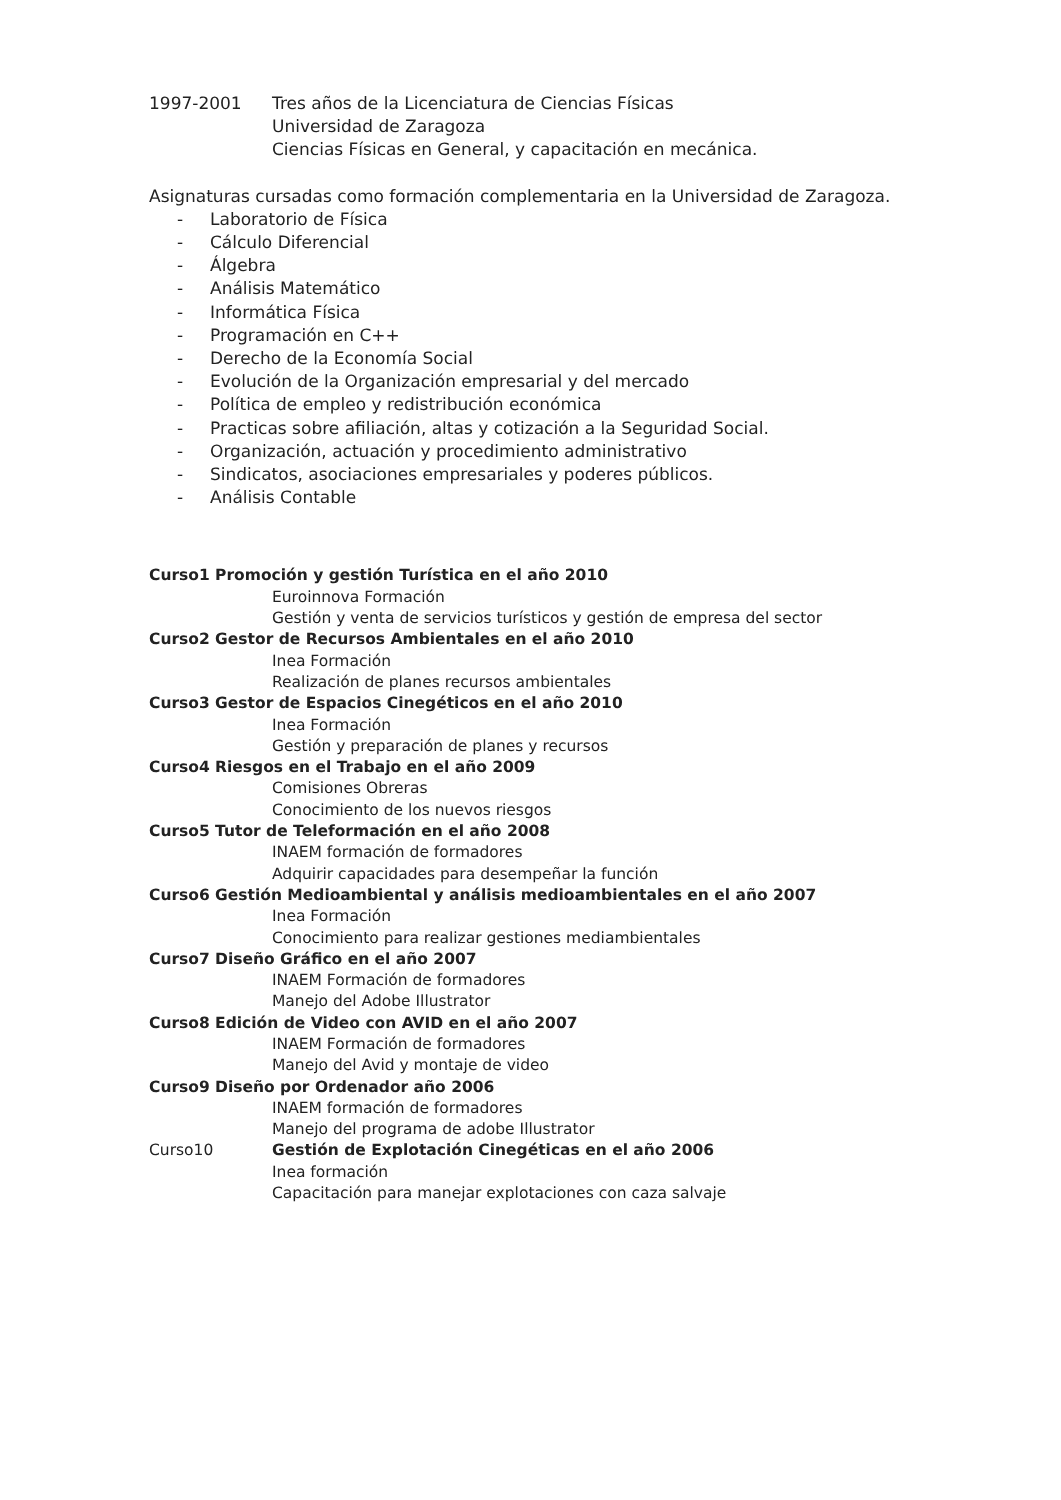1997-2001 Tres años de la Licenciatura de Ciencias Físicas
Universidad de Zaragoza
Ciencias Físicas en General, y capacitación en mecánica.
Asignaturas cursadas como formación complementaria en la Universidad de Zaragoza.
- Laboratorio de Física
- Cálculo Diferencial
- Álgebra
- Análisis Matemático
- Informática Física
- Programación en C++
- Derecho de la Economía Social
- Evolución de la Organización empresarial y del mercado
- Política de empleo y redistribución económica
- Practicas sobre afiliación, altas y cotización a la Seguridad Social.
- Organización, actuación y procedimiento administrativo
- Sindicatos, asociaciones empresariales y poderes públicos.
- Análisis Contable
Curso1 Promoción y gestión Turística en el año 2010
Euroinnova Formación
Gestión y venta de servicios turísticos y gestión de empresa del sector
Curso2 Gestor de Recursos Ambientales en el año 2010
Inea Formación
Realización de planes recursos ambientales
Curso3 Gestor de Espacios Cinegéticos en el año 2010
Inea Formación
Gestión y preparación de planes y recursos
Curso4 Riesgos en el Trabajo en el año 2009
Comisiones Obreras
Conocimiento de los nuevos riesgos
Curso5 Tutor de Teleformación en el año 2008
INAEM formación de formadores
Adquirir capacidades para desempeñar la función
Curso6 Gestión Medioambiental y análisis medioambientales en el año 2007
Inea Formación
Conocimiento para realizar gestiones mediambientales
Curso7 Diseño Gráfico en el año 2007
INAEM Formación de formadores
Manejo del Adobe Illustrator
Curso8 Edición de Video con AVID en el año 2007
INAEM Formación de formadores
Manejo del Avid y montaje de video
Curso9 Diseño por Ordenador año 2006
INAEM formación de formadores
Manejo del programa de adobe Illustrator
Curso10 Gestión de Explotación Cinegéticas en el año 2006
Inea formación
Capacitación para manejar explotaciones con caza salvaje